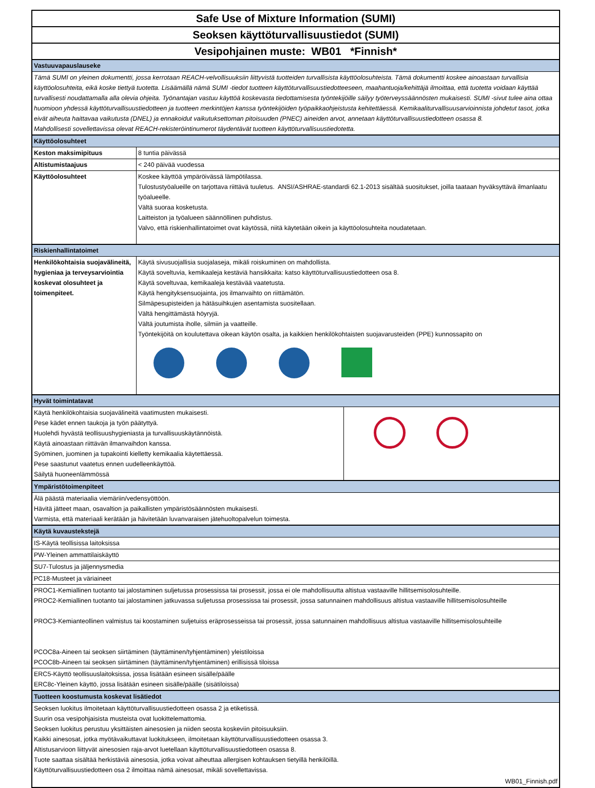Safe Use of Mixture Information (SUMI)
Seoksen käyttöturvallisuustiedot (SUMI)
Vesipohjainen muste: WB01 *Finnish*
| Vastuuvapauslauseke | |
| Tämä SUMI on yleinen dokumentti, jossa kerrotaan REACH-velvollisuuksiin liittyvistä tuotteiden turvallisista käyttöolosuhteista. Tämä dokumentti koskee ainoastaan turvallisia käyttöolosuhteita, eikä koske tiettyä tuotetta. Lisäämällä nämä SUMI -tiedot tuotteen käyttöturvallisuustiedotteeseen, maahantuoja/kehittäjä ilmoittaa, että tuotetta voidaan käyttää turvallisesti noudattamalla alla olevia ohjeita. Työnantajan vastuu käyttöä koskevasta tiedottamisesta työntekijöille säilyy työterveyssäännösten mukaisesti. SUMI -sivut tulee aina ottaa huomioon yhdessä käyttöturvallisuustiedotteen ja tuotteen merkintöjen kanssa työntekijöiden työpaikkaohjeistusta kehitettäessä. Kemikaaliturvallisuusarvioinnista johdetut tasot, jotka eivät aiheuta haittavaa vaikutusta (DNEL) ja ennakoidut vaikutuksettoman pitoisuuden (PNEC) aineiden arvot, annetaan käyttöturvallisuustiedotteen osassa 8. Mahdollisesti sovellettavissa olevat REACH-rekisteröintinumerot täydentävät tuotteen käyttöturvallisuustiedotetta. | |
| Käyttöolosuhteet | |
| Keston maksimipituus | 8 tuntia päivässä |
| Altistumistaajuus | < 240 päivää vuodessa |
| Käyttöolosuhteet | Koskee käyttöä ympäröivässä lämpötilassa. Tulostustyöalueille on tarjottava riittävä tuuletus. ANSI/ASHRAE-standardi 62.1-2013 sisältää suositukset, joilla taataan hyväksyttävä ilmanlaatu työalueelle. Vältä suoraa kosketusta. Laitteiston ja työalueen säännöllinen puhdistus. Valvo, että riskienhallintatoimet ovat käytössä, niitä käytetään oikein ja käyttöolosuhteita noudatetaan. |
| Riskienhallintatoimet | |
| Henkilökohtaisia suojavälineitä, hygieniaa ja terveysarviointia koskevat olosuhteet ja toimenpiteet. | Käytä sivusuojallisia suojalaseja, mikäli roiskuminen on mahdollista. Käytä soveltuvia, kemikaaleja kestäviä hansikkaita: katso käyttöturvallisuustiedotteen osa 8. Käytä soveltuvaa, kemikaaleja kestävää vaatetusta. Käytä hengityksensuojainta, jos ilmanvaihto on riittämätön. Silmäpesupisteiden ja hätäsuihkujen asentamista suositellaan. Vältä hengittämästä höyryjä. Vältä joutumista iholle, silmiin ja vaatteille. Työntekijöitä on koulutettava oikean käytön osalta, ja kaikkien henkilökohtaisten suojavarusteiden (PPE) kunnossapito on |
| Hyvät toimintatavat | |
| Käytä henkilökohtaisia suojavälineitä vaatimusten mukaisesti. Pese kädet ennen taukoja ja työn päätyttyä. Huolehdi hyvästä teollisuushygieniasta ja turvallisuuskäytännöistä. Käytä ainoastaan riittävän ilmanvaihdon kanssa. Syöminen, juominen ja tupakointi kielletty kemikaalia käytettäessä. Pese saastunut vaatetus ennen uudelleenkäyttöä. Säilytä huoneenlämmössä | |
| Ympäristötoimenpiteet |
| Älä päästä materiaalia viemäriin/vedensyöttöön. Hävitä jätteet maan, osavaltion ja paikallisten ympäristösäännösten mukaisesti. Varmista, että materiaali kerätään ja hävitetään luvanvaraisen jätehuoltopalvelun toimesta. |
| Käytä kuvaustekstejä |
| IS-Käytä teollisissa laitoksissa |
| PW-Yleinen ammattilaiskäyttö |
| SU7-Tulostus ja jäljennysmedia |
| PC18-Musteet ja väriaineet |
| PROC1-Kemiallinen tuotanto tai jalostaminen suljetussa prosessissa tai prosessit, jossa ei ole mahdollisuutta altistua vastaaville hillitsemisolosuhteille. PROC2-Kemiallinen tuotanto tai jalostaminen jatkuvassa suljetussa prosessissa tai prosessit, jossa satunnainen mahdollisuus altistua vastaaville hillitsemisolosuhteille PROC3-Kemianteollinen valmistus tai koostaminen suljetuiss eräprosesseissa tai prosessit, jossa satunnainen mahdollisuus altistua vastaaville hillitsemisolosuhteille PCOC8a-Aineen tai seoksen siirtäminen (täyttäminen/tyhjentäminen) yleistiloissa PCOC8b-Aineen tai seoksen siirtäminen (täyttäminen/tyhjentäminen) erillisissä tiloissa |
| ERC5-Käyttö teollisuuslaitoksissa, jossa lisätään esineen sisälle/päälle ERC8c-Yleinen käyttö, jossa lisätään esineen sisälle/päälle (sisätiloissa) |
| Tuotteen koostumusta koskevat lisätiedot |
| Seoksen luokitus ilmoitetaan käyttöturvallisuustiedotteen osassa 2 ja etiketissä. Suurin osa vesipohjaisista musteista ovat luokittelemattomia. Seoksen luokitus perustuu yksittäisten ainesosien ja niiden seosta koskeviin pitoisuuksiin. Kaikki ainesosat, jotka myötävaikuttavat luokitukseen, ilmoitetaan käyttöturvallisuustiedotteen osassa 3. Altistusarvioon liittyvät ainesosien raja-arvot luetellaan käyttöturvallisuustiedotteen osassa 8. Tuote saattaa sisältää herkistäviä ainesosia, jotka voivat aiheuttaa allergisen kohtauksen tietyillä henkilöillä. Käyttöturvallisuustiedotteen osa 2 ilmoittaa nämä ainesosat, mikäli sovellettavissa. |
| WB01_Finnish.pdf |